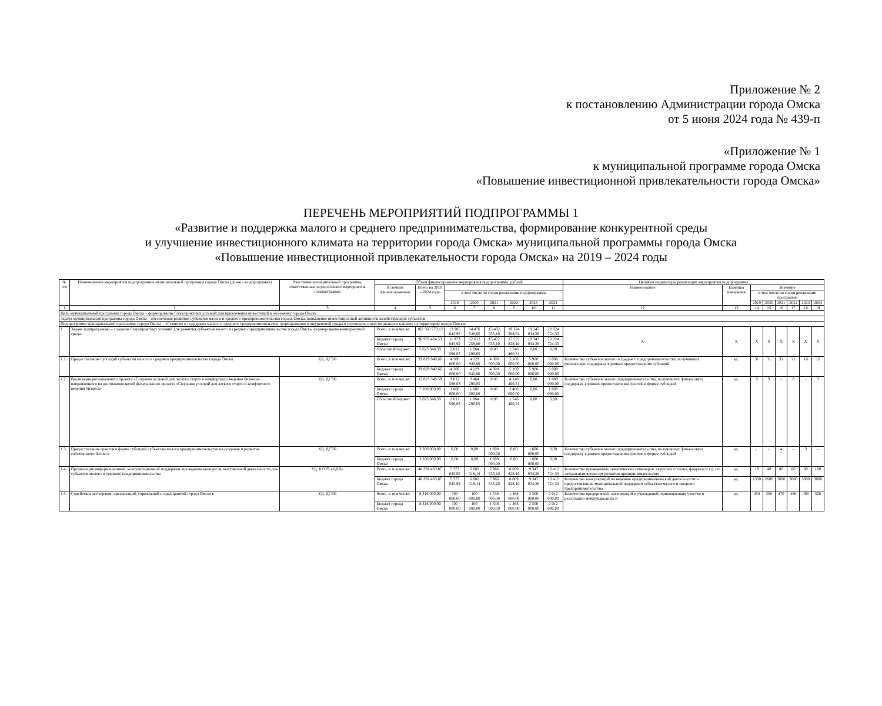Приложение № 2
к постановлению Администрации города Омска
от 5 июня 2024 года № 439-п
«Приложение № 1
к муниципальной программе города Омска
«Повышение инвестиционной привлекательности города Омска»
ПЕРЕЧЕНЬ МЕРОПРИЯТИЙ ПОДПРОГРАММЫ 1
«Развитие и поддержка малого и среднего предпринимательства, формирование конкурентной среды
и улучшение инвестиционного климата на территории города Омска» муниципальной программы города Омска
«Повышение инвестиционной привлекательности города Омска» на 2019 – 2024 годы
| № п/п | Наименование мероприятия подпрограммы муниципальной программы города Омска (далее – подпрограмма) | Участники муниципальной программы, ответственные за реализацию мероприятия подпрограммы | Объем финансирования мероприятия подпрограммы, рублей | | | | | | | | Целевые индикаторы реализации мероприятия подпрограммы | | | | | | | |
| --- | --- | --- | --- | --- | --- | --- | --- | --- | --- | --- | --- | --- | --- | --- | --- | --- | --- | --- |
| | | | Источник финансирования | Всего на 2019 – 2024 годы | | | | | | | Наименование | Единица измерения | Значение | | | | | |
| | | | | | в том числе по годам реализации подпрограммы | | | | | | | | в том числе по годам реализации программы | | | | | |
| | | | | | 2019 | 2020 | 2021 | 2022 | 2023 | 2024 | | | 2019 | 2020 | 2021 | 2022 | 2023 | 2024 |
| 1 | 2 | 3 | 4 | 5 | 6 | 7 | 8 | 9 | 10 | 11 | 12 | 13 | 14 | 15 | 16 | 17 | 18 | 19 |
| Цель муниципальной программы города Омска – формирование благоприятных условий для привлечения инвестиций в экономику города Омска | | | | | | | | | | | | | | | | | | |
| Задача муниципальной программы города Омска – обеспечение развития субъектов малого и среднего предпринимательства города Омска, повышение инвестиционной активности хозяйствующих субъектов | | | | | | | | | | | | | | | | | | |
| Подпрограмма муниципальной программы города Омска – «Развитие и поддержка малого и среднего предпринимательства, формирование конкурентной среды и улучшение инвестиционного климата на территории города Омска» | | | | | | | | | | | | | | | | | | |
| 1 | Задача подпрограммы – создание благоприятных условий для развития субъектов малого и среднего предпринимательства города Омска, формирование конкурентной среды | | Всего, в том числе: | 102 560 773,12 | 13 985 643,95 | 14 476 548,85 | 15 402 533,10 | 19 324 288,61 | 19 347 034,28 | 20 024 724,33 | Х | Х | Х | Х | Х | Х | Х | Х |
| | | | Бюджет города Омска | 96 937 424,53 | 11 973 045,92 | 12 612 258,80 | 15 402 533,10 | 17 577 828,10 | 19 347 034,28 | 20 024 724,33 | | | | | | | | |
| | | | Областной бюджет | 5 623 348,59 | 2 012 598,03 | 1 864 290,05 | 0,00 | 1 746 460,51 | 0,00 | 0,00 | | | | | | | | |
| 1.1 | Предоставление субсидий субъектам малого и среднего предпринимательства города Омска | УД, ДГЭП | Всего, в том числе: | 29 829 940,66 | 4 300 000,00 | 4 229 940,66 | 4 300 000,00 | 5 100 000,00 | 5 900 000,00 | 6 000 000,00 | Количество субъектов малого и среднего предпринимательства, получивших финансовую поддержку в рамках предоставления субсидий | ед. | 31 | 31 | 31 | 21 | 16 | 12 |
| | | | Бюджет города Омска | 29 829 940,66 | 4 300 000,00 | 4 229 940,66 | 4 300 000,00 | 5 100 000,00 | 5 900 000,00 | 6 000 000,00 | | | | | | | | |
| 1.2 | Реализация регионального проекта «Создание условий для легкого старта и комфортного ведения бизнеса», направленного на достижение целей федерального проекта «Создание условий для легкого старта и комфортного ведения бизнеса» | УД, ДГЭП | Всего, в том числе: | 12 823 348,59 | 3 612 598,03 | 3 464 290,05 | 0,00 | 4 146 460,51 | 0,00 | 1 600 000,00 | Количество субъектов малого предпринимательства, получивших финансовую поддержку в рамках предоставления грантов в форме субсидий | ед. | 9 | 9 | - | 8 | - | 3 |
| | | | Бюджет города Омска | 7 200 000,00 | 1 600 000,00 | 1 600 000,00 | 0,00 | 2 400 000,00 | 0,00 | 1 600 000,00 | | | | | | | | |
| | | | Областной бюджет | 5 623 348,59 | 2 012 598,03 | 1 864 290,05 | 0,00 | 1 746 460,51 | 0,00 | 0,00 | | | | | | | | |
| 1.3 | Предоставление грантов в форме субсидий субъектам малого предпринимательства на создание и развитие собственного бизнеса | УД, ДГЭП | Всего, в том числе: | 3 200 000,00 | 0,00 | 0,00 | 1 600 000,00 | 0,00 | 1 600 000,00 | 0,00 | Количество субъектов малого предпринимательства, получивших финансовую поддержку в рамках предоставления грантов в форме субсидий | ед. | - | - | 4 | - | 3 | - |
| | | | Бюджет города Омска | 3 200 000,00 | 0,00 | 0,00 | 1 600 000,00 | 0,00 | 1 600 000,00 | 0,00 | | | | | | | | |
| 1.4 | Организация информационной, консультационной поддержки, проведение конкурсов, выставочной деятельности для субъектов малого и среднего предпринимательства | УД, КУГО «ЦПП» | Всего, в том числе: | 48 391 483,87 | 5 373 045,92 | 6 682 318,14 | 7 966 533,10 | 8 609 828,10 | 9 347 034,28 | 10 412 724,33 | Количество проведенных тематических семинаров, «круглых столов», форумов и т.д. по актуальным вопросам развития предпринимательства | ед. | 19 | 40 | 80 | 80 | 80 | 100 |
| | | | Бюджет города Омска | 48 391 483,87 | 5 373 045,92 | 6 682 318,14 | 7 966 533,10 | 8 609 828,10 | 9 347 034,28 | 10 412 724,33 | Количество консультаций по ведению предпринимательской деятельности и предоставлению муниципальной поддержки субъектам малого и среднего предпринимательства | ед. | 1350 | 2600 | 3000 | 3000 | 3000 | 3000 |
| 1.5 | Содействие интеграции организаций, учреждений и предприятий города Омска в | УД, ДГЭП | Всего, в том числе: | 8 316 000,00 | 700 000,00 | 100 000,00 | 1 536 000,00 | 1 468 000,00 | 2 500 000,00 | 2 012 000,00 | Количество предприятий, организаций и учреждений, принимающих участие в реализации международных и | ед. | 450 | 300 | 470 | 480 | 490 | 500 |
| | | | Бюджет города Омска | 8 316 000,00 | 700 000,00 | 100 000,00 | 1 536 000,00 | 1 468 000,00 | 2 500 000,00 | 2 012 000,00 | | | | | | | | |